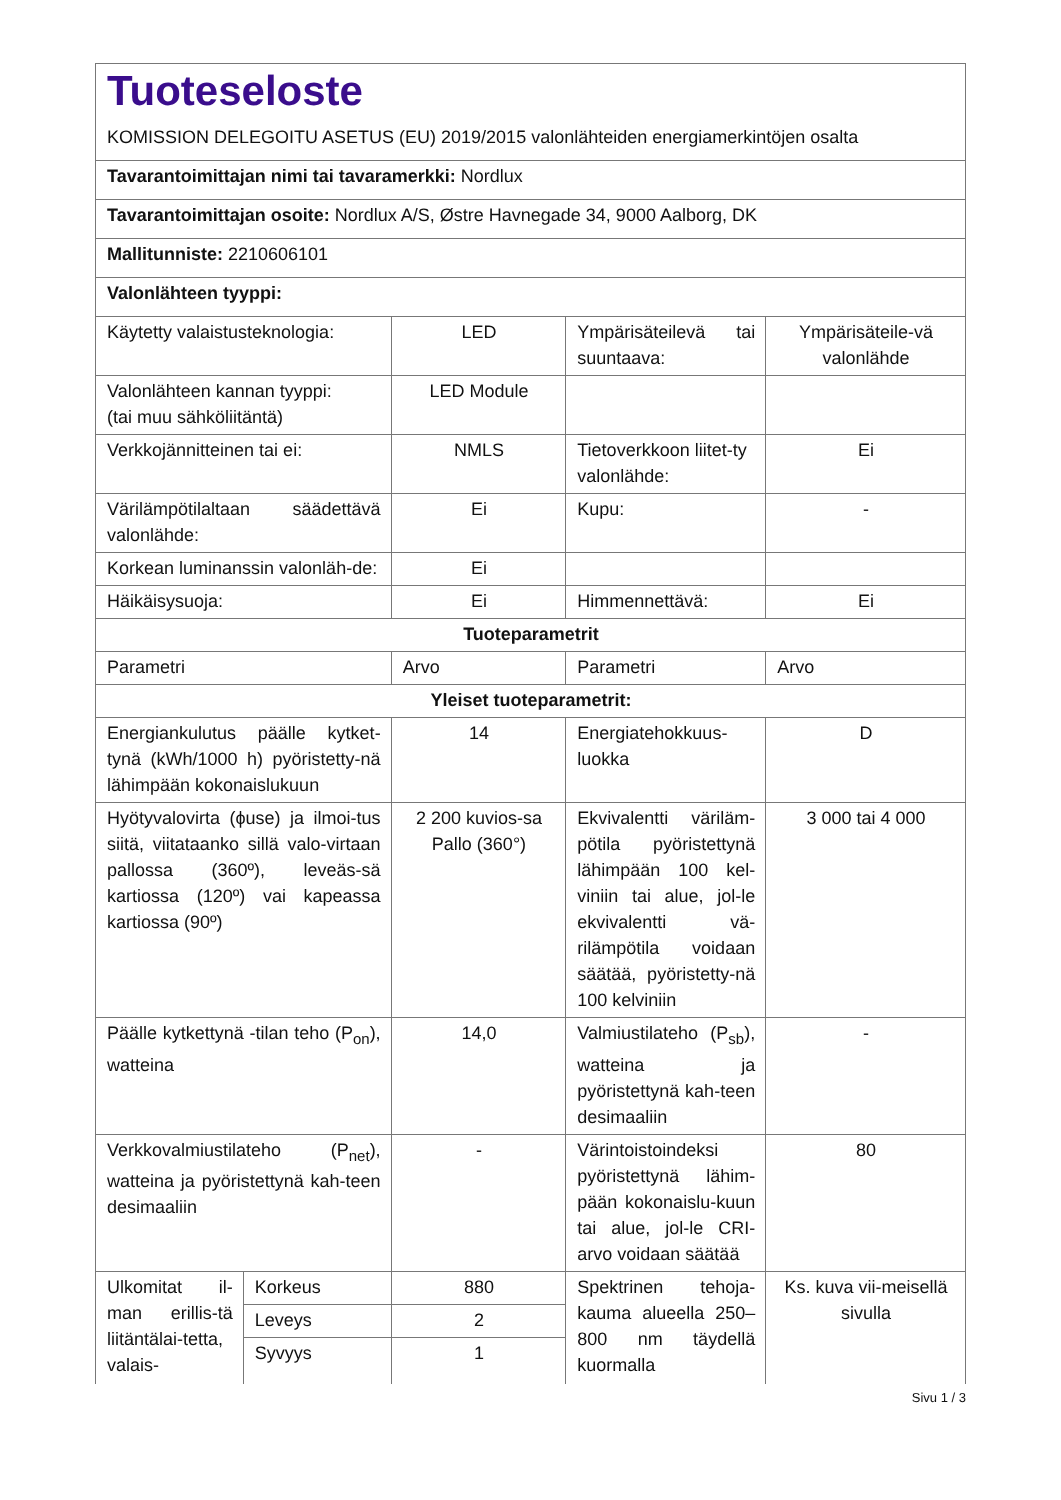| Tuoteseloste KOMISSION DELEGOITU ASETUS (EU) 2019/2015 valonlähteiden energiamerkintöjen osalta | | | | |
| Tavarantoimittajan nimi tai tavaramerkki: Nordlux | | | | |
| Tavarantoimittajan osoite: Nordlux A/S, Østre Havnegade 34, 9000 Aalborg, DK | | | | |
| Mallitunniste: 2210606101 | | | | |
| Valonlähteen tyyppi: | | | | |
| Käytetty valaistusteknologia: | | LED | Ympärisäteilevä tai suuntaava: | Ympärisäteile-vä valonlähde |
| Valonlähteen kannan tyyppi: (tai muu sähköliitäntä) | | LED Module | | |
| Verkkojännitteinen tai ei: | | NMLS | Tietoverkkoon liitet-ty valonlähde: | Ei |
| Värilämpötilaltaan säädettävä valonlähde: | | Ei | Kupu: | - |
| Korkean luminanssin valonläh-de: | | Ei | | |
| Häikäisysuoja: | | Ei | Himmennettävä: | Ei |
| Tuoteparametrit | | | | |
| Parametri | | Arvo | Parametri | Arvo |
| Yleiset tuoteparametrit: | | | | |
| Energiankulutus päälle kytket-tynä (kWh/1000 h) pyöristetty-nä lähimpään kokonaislukuun | | 14 | Energiatehokkuus-luokka | D |
| Hyötyvalovirta (ϕuse) ja ilmoi-tus siitä, viitataanko sillä valo-virtaan pallossa (360º), leveäs-sä kartiossa (120º) vai kapeassa kartiossa (90º) | | 2 200 kuvios-sa Pallo (360°) | Ekvivalentti väriläm-pötila pyöristettynä lähimpään 100 kel-viniin tai alue, jol-le ekvivalentti vä-rilämpötila voidaan säätää, pyöristetty-nä 100 kelviniin | 3 000 tai 4 000 |
| Päälle kytkettynä -tilan teho (P<sub>on</sub>), watteina | | 14,0 | Valmiustilateho (P<sub>sb</sub>), watteina ja pyöristettynä kah-teen desimaaliin | - |
| Verkkovalmiustilateho (P<sub>net</sub>), watteina ja pyöristettynä kah-teen desimaaliin | | - | Värintoistoindeksi pyöristettynä lähim-pään kokonaislu-kuun tai alue, jol-le CRI-arvo voidaan säätää | 80 |
| Ulkomitat il-man erillis-tä liitäntälai-tetta, valais- | Korkeus | 880 | Spektrinen tehoja-kauma alueella 250–800 nm täydellä kuormalla | Ks. kuva vii-meisellä sivulla |
| | Leveys | 2 | | |
| | Syvyys | 1 | | |
Sivu 1 / 3